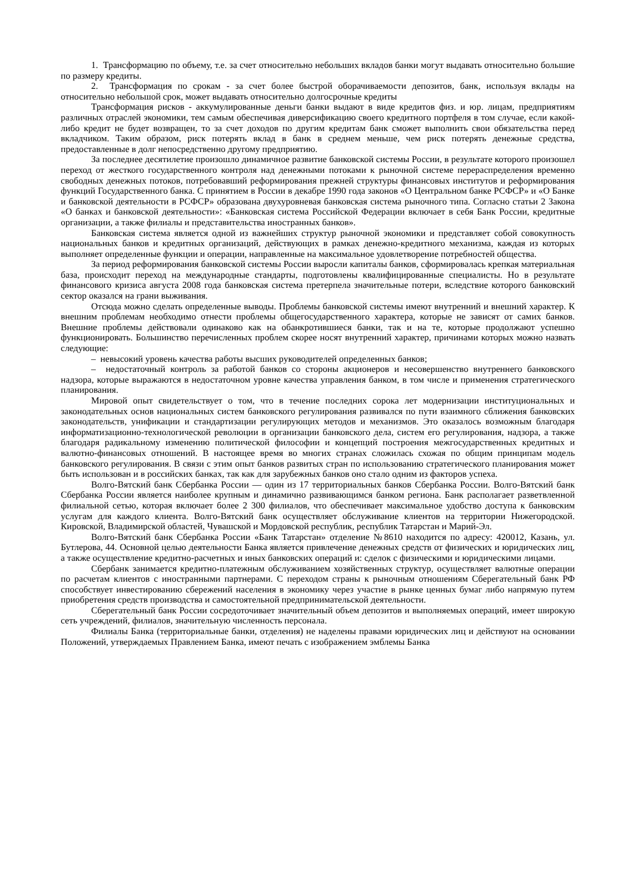1. Трансформацию по объему, т.е. за счет относительно небольших вкладов банки могут выдавать относительно большие по размеру кредиты.
2. Трансформация по срокам - за счет более быстрой оборачиваемости депозитов, банк, используя вклады на относительно небольшой срок, может выдавать относительно долгосрочные кредиты
Трансформация рисков - аккумулированные деньги банки выдают в виде кредитов физ. и юр. лицам, предприятиям различных отраслей экономики, тем самым обеспечивая диверсификацию своего кредитного портфеля в том случае, если какой-либо кредит не будет возвращен, то за счет доходов по другим кредитам банк сможет выполнить свои обязательства перед вкладчиком. Таким образом, риск потерять вклад в банк в среднем меньше, чем риск потерять денежные средства, предоставленные в долг непосредственно другому предприятию.
За последнее десятилетие произошло динамичное развитие банковской системы России, в результате которого произошел переход от жесткого государственного контроля над денежными потоками к рыночной системе перераспределения временно свободных денежных потоков, потребовавший реформирования прежней структуры финансовых институтов и реформирования функций Государственного банка. С принятием в России в декабре 1990 года законов «О Центральном банке РСФСР» и «О Банке и банковской деятельности в РСФСР» образована двухуровневая банковская система рыночного типа. Согласно статьи 2 Закона «О банках и банковской деятельности»: «Банковская система Российской Федерации включает в себя Банк России, кредитные организации, а также филиалы и представительства иностранных банков».
Банковская система является одной из важнейших структур рыночной экономики и представляет собой совокупность национальных банков и кредитных организаций, действующих в рамках денежно-кредитного механизма, каждая из которых выполняет определенные функции и операции, направленные на максимальное удовлетворение потребностей общества.
За период реформирования банковской системы России выросли капиталы банков, сформировалась крепкая материальная база, происходит переход на международные стандарты, подготовлены квалифицированные специалисты. Но в результате финансового кризиса августа 2008 года банковская система претерпела значительные потери, вследствие которого банковский сектор оказался на грани выживания.
Отсюда можно сделать определенные выводы. Проблемы банковской системы имеют внутренний и внешний характер. К внешним проблемам необходимо отнести проблемы общегосударственного характера, которые не зависят от самих банков. Внешние проблемы действовали одинаково как на обанкротившиеся банки, так и на те, которые продолжают успешно функционировать. Большинство перечисленных проблем скорее носят внутренний характер, причинами которых можно назвать следующие:
– невысокий уровень качества работы высших руководителей определенных банков;
– недостаточный контроль за работой банков со стороны акционеров и несовершенство внутреннего банковского надзора, которые выражаются в недостаточном уровне качества управления банком, в том числе и применения стратегического планирования.
Мировой опыт свидетельствует о том, что в течение последних сорока лет модернизации институциональных и законодательных основ национальных систем банковского регулирования развивался по пути взаимного сближения банковских законодательств, унификации и стандартизации регулирующих методов и механизмов. Это оказалось возможным благодаря информатизационно-технологической революции в организации банковского дела, систем его регулирования, надзора, а также благодаря радикальному изменению политической философии и концепций построения межгосударственных кредитных и валютно-финансовых отношений. В настоящее время во многих странах сложилась схожая по общим принципам модель банковского регулирования. В связи с этим опыт банков развитых стран по использованию стратегического планирования может быть использован и в российских банках, так как для зарубежных банков оно стало одним из факторов успеха.
Волго-Вятский банк Сбербанка России — один из 17 территориальных банков Сбербанка России. Волго-Вятский банк Сбербанка России является наиболее крупным и динамично развивающимся банком региона. Банк располагает разветвленной филиальной сетью, которая включает более 2 300 филиалов, что обеспечивает максимальное удобство доступа к банковским услугам для каждого клиента. Волго-Вятский банк осуществляет обслуживание клиентов на территории Нижегородской. Кировской, Владимирской областей, Чувашской и Мордовской республик, республик Татарстан и Марий-Эл.
Волго-Вятский банк Сбербанка России «Банк Татарстан» отделение №8610 находится по адресу: 420012, Казань, ул. Бутлерова, 44. Основной целью деятельности Банка является привлечение денежных средств от физических и юридических лиц, а также осуществление кредитно-расчетных и иных банковских операций и: сделок с физическими и юридическими лицами.
Сбербанк занимается кредитно-платежным обслуживанием хозяйственных структур, осуществляет валютные операции по расчетам клиентов с иностранными партнерами. С переходом страны к рыночным отношениям Сберегательный банк РФ способствует инвестированию сбережений населения в экономику через участие в рынке ценных бумаг либо напрямую путем приобретения средств производства и самостоятельной предпринимательской деятельности.
Сберегательный банк России сосредоточивает значительный объем депозитов и выполняемых операций, имеет широкую сеть учреждений, филиалов, значительную численность персонала.
Филиалы Банка (территориальные банки, отделения) не наделены правами юридических лиц и действуют на основании Положений, утверждаемых Правлением Банка, имеют печать с изображением эмблемы Банка